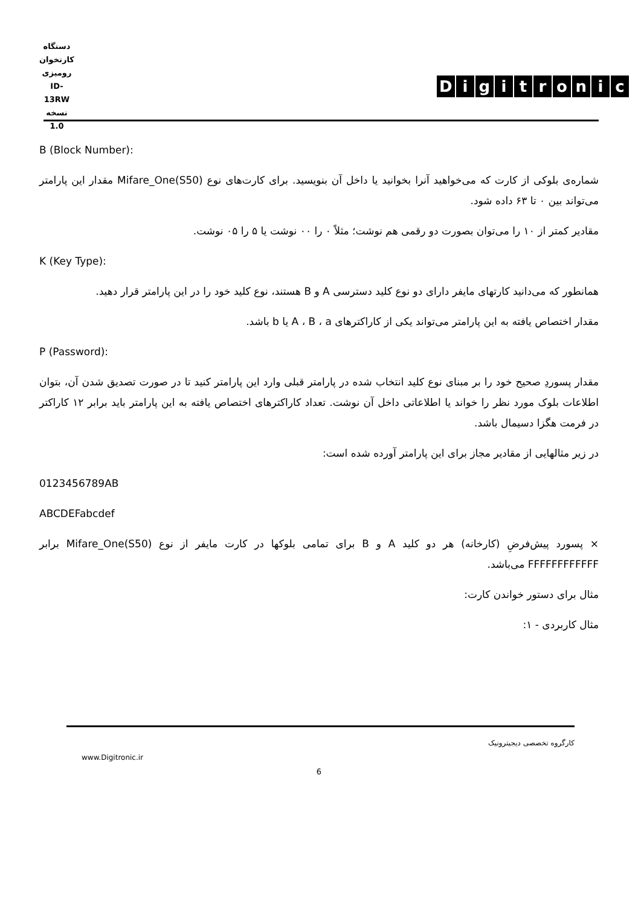دستگاه کارتخوان رومیزی
ID-13RW
نسخه 1.0
Digitronic
B (Block Number):
شماره‌ی بلوکی از کارت که می‌خواهید آنرا بخوانید یا داخل آن بنویسید. برای کارت‌های نوع Mifare_One(S50) مقدار این پارامتر می‌تواند بین ۰ تا ۶۳ داده شود.
مقادیر کمتر از ۱۰ را می‌توان بصورت دو رقمی هم نوشت؛ مثلاً ۰ را ۰۰ نوشت یا ۵ را ۰۵ نوشت.
K (Key Type):
همانطور که می‌دانید کارتهای مایفر دارای دو نوع کلید دسترسی A و B هستند، نوع کلید خود را در این پارامتر قرار دهید.
مقدار اختصاص یافته به این پارامتر می‌تواند یکی از کاراکترهای A ، B ، a یا b باشد.
P (Password):
مقدار پسوردِ صحیح خود را بر مبنای نوع کلید انتخاب شده در پارامتر قبلی وارد این پارامتر کنید تا در صورت تصدیق شدن آن، بتوان اطلاعات بلوک مورد نظر را خواند یا اطلاعاتی داخل آن نوشت. تعداد کاراکترهای اختصاص یافته به این پارامتر باید برابر ۱۲ کاراکتر در فرمت هگزا دسیمال باشد.
در زیر مثالهایی از مقادیر مجاز برای این پارامتر آورده شده است:
0123456789AB
ABCDEFabcdef
× پسورد پیش‌فرضِ (کارخانه) هر دو کلید A و B برای تمامی بلوکها در کارت مایفر از نوع Mifare_One(S50) برابر FFFFFFFFFFFF می‌باشد.
مثال برای دستور خواندن کارت:
مثال کاربردی - ۱:
کارگروه تخصصی دیجیترونیک
www.Digitronic.ir
6